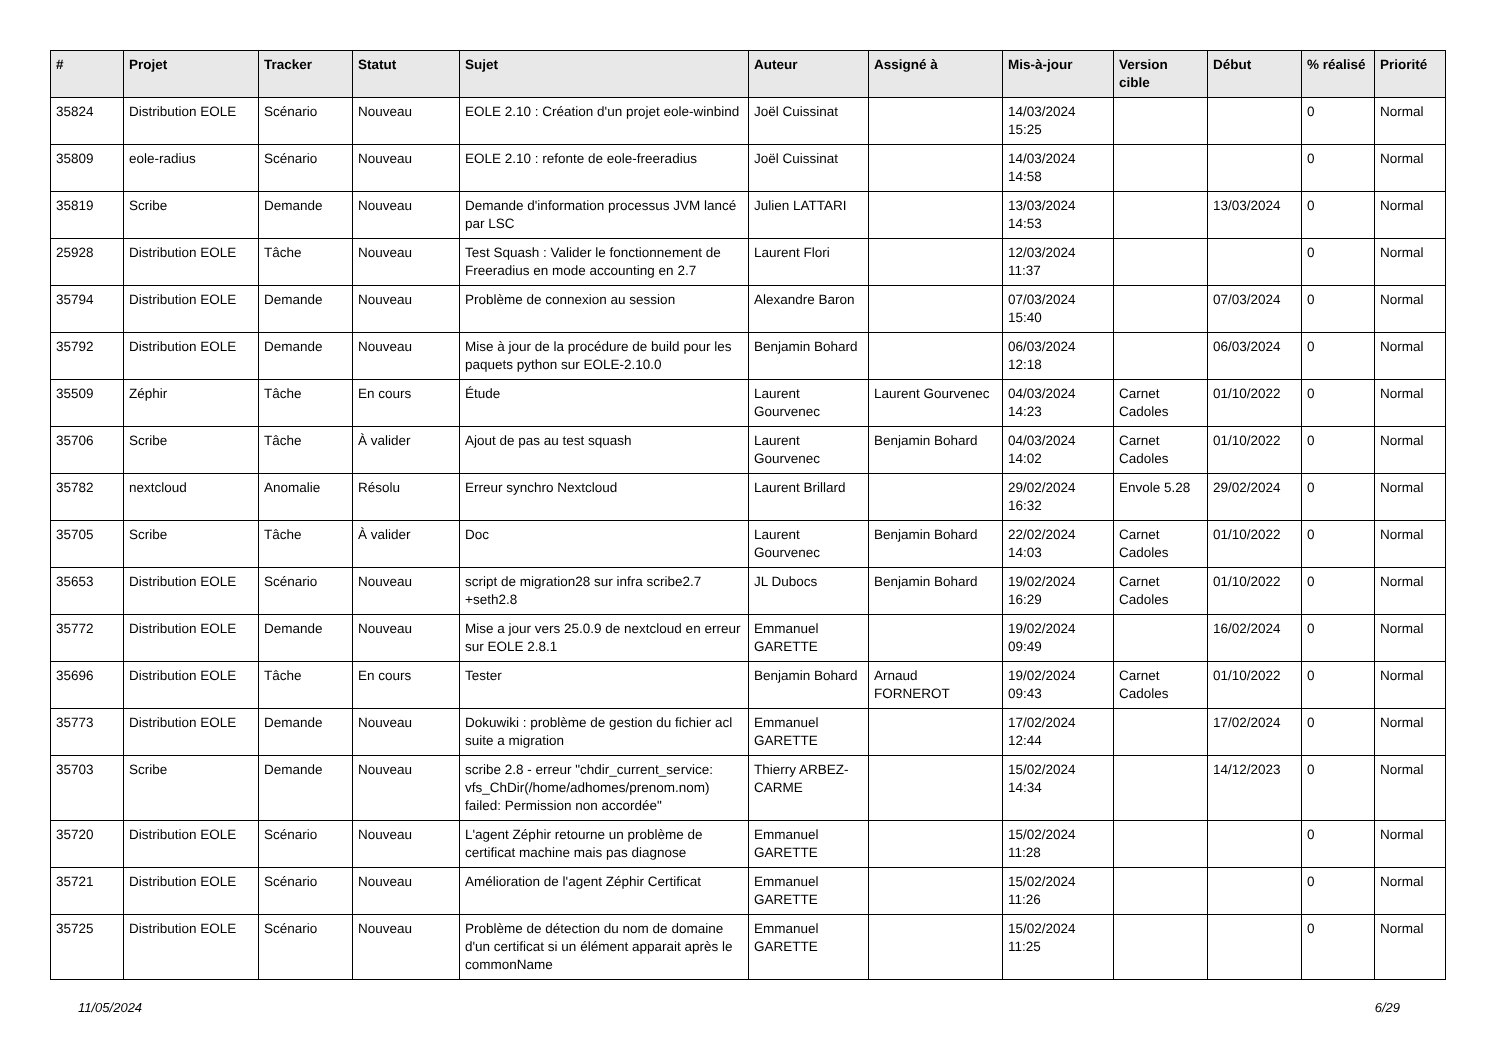| # | Projet | Tracker | Statut | Sujet | Auteur | Assigné à | Mis-à-jour | Version cible | Début | % réalisé | Priorité |
| --- | --- | --- | --- | --- | --- | --- | --- | --- | --- | --- | --- |
| 35824 | Distribution EOLE | Scénario | Nouveau | EOLE 2.10 : Création d'un projet eole-winbind | Joël Cuissinat | | 14/03/2024 15:25 | | | 0 | Normal |
| 35809 | eole-radius | Scénario | Nouveau | EOLE 2.10 : refonte de eole-freeradius | Joël Cuissinat | | 14/03/2024 14:58 | | | 0 | Normal |
| 35819 | Scribe | Demande | Nouveau | Demande d'information processus JVM lancé par LSC | Julien LATTARI | | 13/03/2024 14:53 | | 13/03/2024 | 0 | Normal |
| 25928 | Distribution EOLE | Tâche | Nouveau | Test Squash : Valider le fonctionnement de Freeradius en mode accounting en 2.7 | Laurent Flori | | 12/03/2024 11:37 | | | 0 | Normal |
| 35794 | Distribution EOLE | Demande | Nouveau | Problème de connexion au session | Alexandre Baron | | 07/03/2024 15:40 | | 07/03/2024 | 0 | Normal |
| 35792 | Distribution EOLE | Demande | Nouveau | Mise à jour de la procédure de build pour les paquets python sur EOLE-2.10.0 | Benjamin Bohard | | 06/03/2024 12:18 | | 06/03/2024 | 0 | Normal |
| 35509 | Zéphir | Tâche | En cours | Étude | Laurent Gourvenec | Laurent Gourvenec | 04/03/2024 14:23 | Carnet Cadoles | 01/10/2022 | 0 | Normal |
| 35706 | Scribe | Tâche | À valider | Ajout de pas au test squash | Laurent Gourvenec | Benjamin Bohard | 04/03/2024 14:02 | Carnet Cadoles | 01/10/2022 | 0 | Normal |
| 35782 | nextcloud | Anomalie | Résolu | Erreur synchro Nextcloud | Laurent Brillard | | 29/02/2024 16:32 | Envole 5.28 | 29/02/2024 | 0 | Normal |
| 35705 | Scribe | Tâche | À valider | Doc | Laurent Gourvenec | Benjamin Bohard | 22/02/2024 14:03 | Carnet Cadoles | 01/10/2022 | 0 | Normal |
| 35653 | Distribution EOLE | Scénario | Nouveau | script de migration28 sur infra scribe2.7 +seth2.8 | JL Dubocs | Benjamin Bohard | 19/02/2024 16:29 | Carnet Cadoles | 01/10/2022 | 0 | Normal |
| 35772 | Distribution EOLE | Demande | Nouveau | Mise a jour vers 25.0.9 de nextcloud en erreur sur EOLE 2.8.1 | Emmanuel GARETTE | | 19/02/2024 09:49 | | 16/02/2024 | 0 | Normal |
| 35696 | Distribution EOLE | Tâche | En cours | Tester | Benjamin Bohard | Arnaud FORNEROT | 19/02/2024 09:43 | Carnet Cadoles | 01/10/2022 | 0 | Normal |
| 35773 | Distribution EOLE | Demande | Nouveau | Dokuwiki : problème de gestion du fichier acl suite a migration | Emmanuel GARETTE | | 17/02/2024 12:44 | | 17/02/2024 | 0 | Normal |
| 35703 | Scribe | Demande | Nouveau | scribe 2.8 - erreur "chdir_current_service: vfs_ChDir(/home/adhomes/prenom.nom) failed: Permission non accordée" | Thierry ARBEZ-CARME | | 15/02/2024 14:34 | | 14/12/2023 | 0 | Normal |
| 35720 | Distribution EOLE | Scénario | Nouveau | L'agent Zéphir retourne un problème de certificat machine mais pas diagnose | Emmanuel GARETTE | | 15/02/2024 11:28 | | | 0 | Normal |
| 35721 | Distribution EOLE | Scénario | Nouveau | Amélioration de l'agent Zéphir Certificat | Emmanuel GARETTE | | 15/02/2024 11:26 | | | 0 | Normal |
| 35725 | Distribution EOLE | Scénario | Nouveau | Problème de détection du nom de domaine d'un certificat si un élément apparait après le commonName | Emmanuel GARETTE | | 15/02/2024 11:25 | | | 0 | Normal |
11/05/2024 6/29